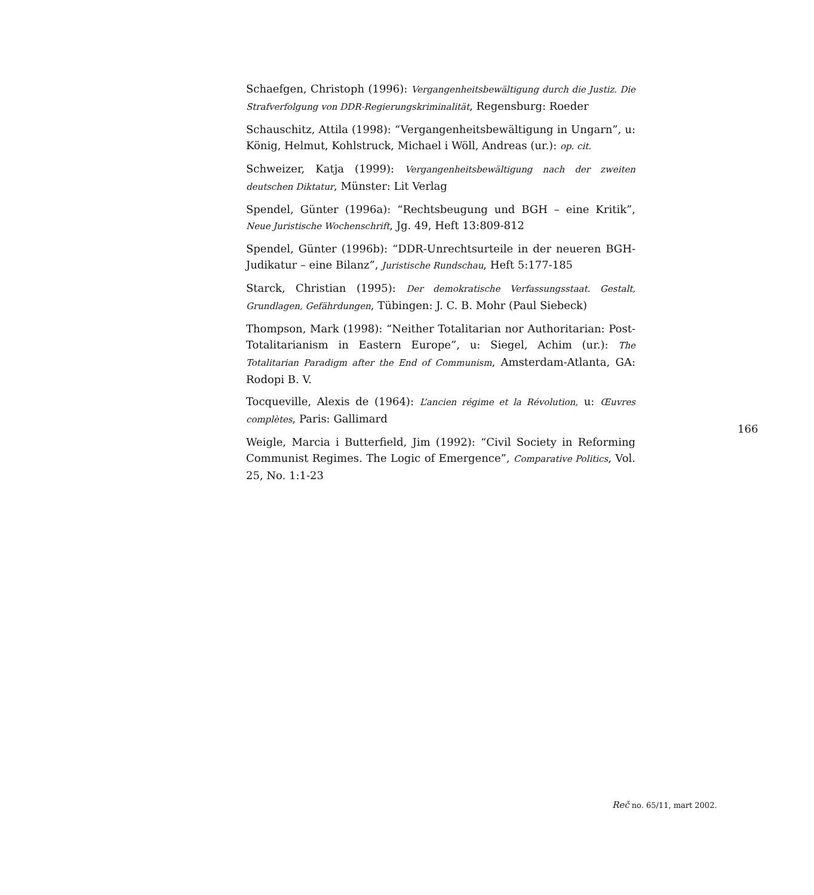Schaefgen, Christoph (1996): Vergangenheitsbewältigung durch die Justiz. Die Strafverfolgung von DDR-Regierungskriminalität, Regensburg: Roeder
Schauschitz, Attila (1998): “Vergangenheitsbewältigung in Ungarn”, u: König, Helmut, Kohlstruck, Michael i Wöll, Andreas (ur.): op. cit.
Schweizer, Katja (1999): Vergangenheitsbewältigung nach der zweiten deutschen Diktatur, Münster: Lit Verlag
Spendel, Günter (1996a): “Rechtsbeugung und BGH – eine Kritik”, Neue Juristische Wochenschrift, Jg. 49, Heft 13:809-812
Spendel, Günter (1996b): “DDR-Unrechtsurteile in der neueren BGH-Judikatur – eine Bilanz”, Juristische Rundschau, Heft 5:177-185
Starck, Christian (1995): Der demokratische Verfassungsstaat. Gestalt, Grundlagen, Gefährdungen, Tübingen: J. C. B. Mohr (Paul Siebeck)
Thompson, Mark (1998): “Neither Totalitarian nor Authoritarian: Post-Totalitarianism in Eastern Europe”, u: Siegel, Achim (ur.): The Totalitarian Paradigm after the End of Communism, Amsterdam-Atlanta, GA: Rodopi B. V.
Tocqueville, Alexis de (1964): L’ancien régime et la Révolution, u: Œuvres complètes, Paris: Gallimard
Weigle, Marcia i Butterfield, Jim (1992): “Civil Society in Reforming Communist Regimes. The Logic of Emergence”, Comparative Politics, Vol. 25, No. 1:1-23
166
Reč no. 65/11, mart 2002.